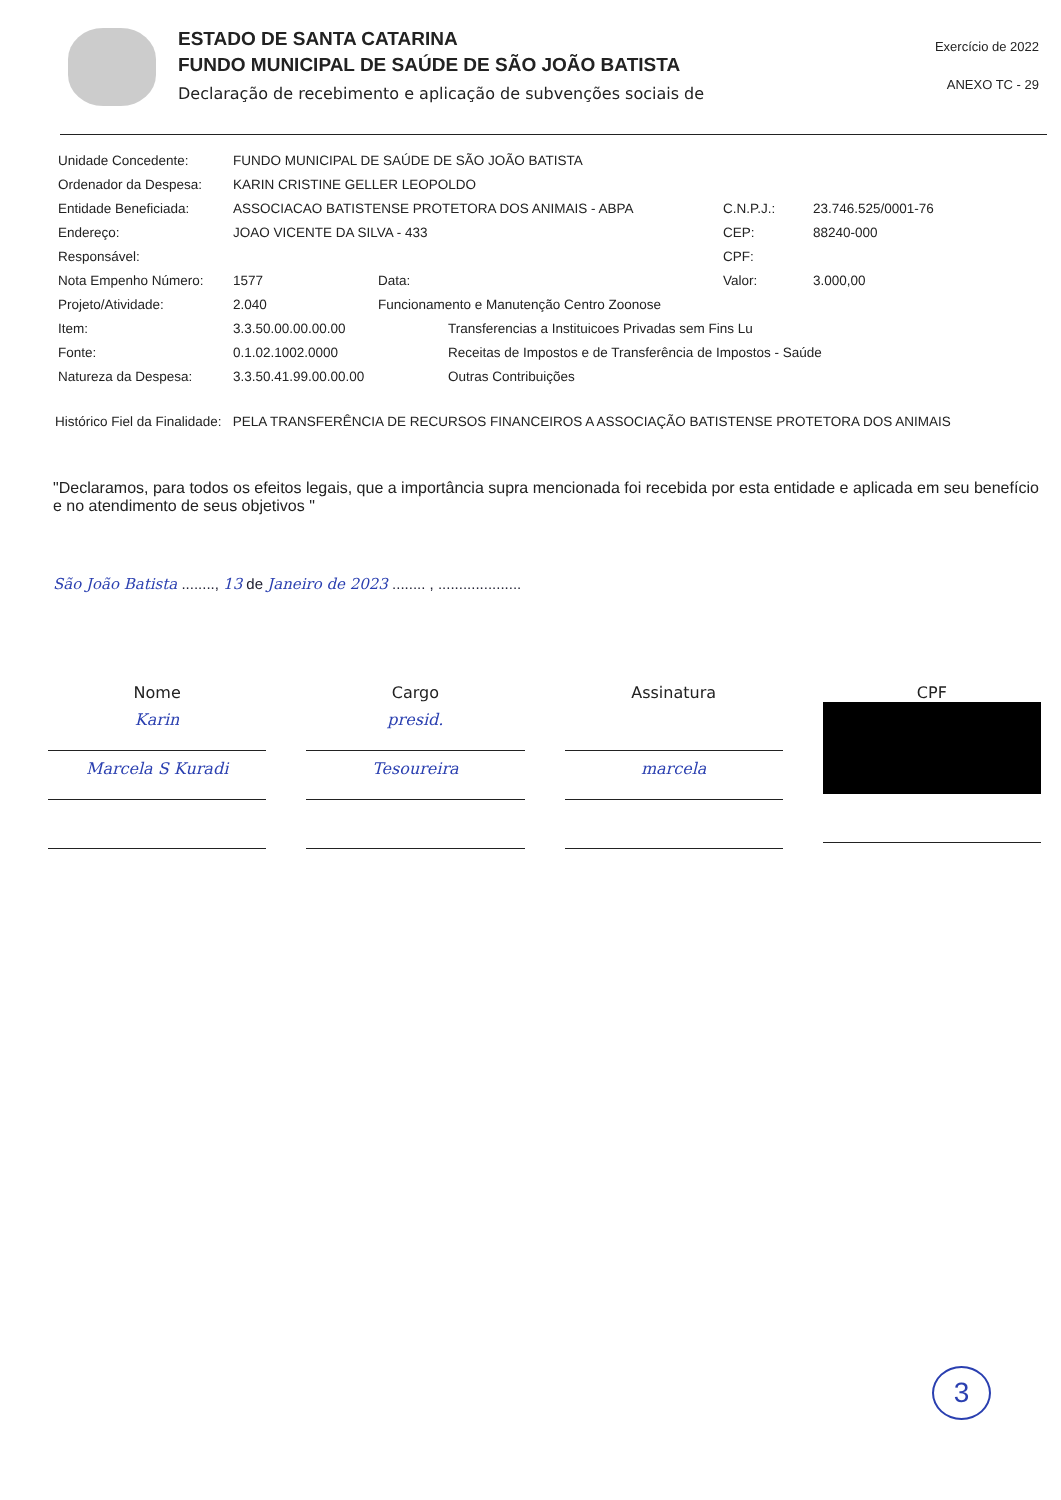ESTADO DE SANTA CATARINA
FUNDO MUNICIPAL DE SAÚDE DE SÃO JOÃO BATISTA
Declaração de recebimento e aplicação de subvenções sociais de
Exercício de 2022
ANEXO TC - 29
Unidade Concedente:
FUNDO MUNICIPAL DE SAÚDE DE SÃO JOÃO BATISTA
Ordenador da Despesa:
KARIN CRISTINE GELLER LEOPOLDO
Entidade Beneficiada:
ASSOCIACAO BATISTENSE PROTETORA DOS ANIMAIS - ABPA
C.N.P.J.:
23.746.525/0001-76
Endereço:
JOAO VICENTE DA SILVA - 433
CEP:
88240-000
Responsável:
CPF:
Nota Empenho Número:
1577
Data:
Valor:
3.000,00
Projeto/Atividade:
2.040
Funcionamento e Manutenção Centro Zoonose
Item:
3.3.50.00.00.00.00
Transferencias a Instituicoes Privadas sem Fins Lu
Fonte:
0.1.02.1002.0000
Receitas de Impostos e de Transferência de Impostos - Saúde
Natureza da Despesa:
3.3.50.41.99.00.00.00
Outras Contribuições
Histórico Fiel da Finalidade: PELA TRANSFERÊNCIA DE RECURSOS FINANCEIROS A ASSOCIAÇÃO BATISTENSE PROTETORA DOS ANIMAIS
"Declaramos, para todos os efeitos legais, que a importância supra mencionada foi recebida por esta entidade e aplicada em seu benefício e no atendimento de seus objetivos "
São João Batista ........, 13 de Janeiro de 2023 ........ , ....................
Nome
Karin
Marcela S Kuradi
Cargo
presid.
Tesoureira
Assinatura
marcela
CPF
3